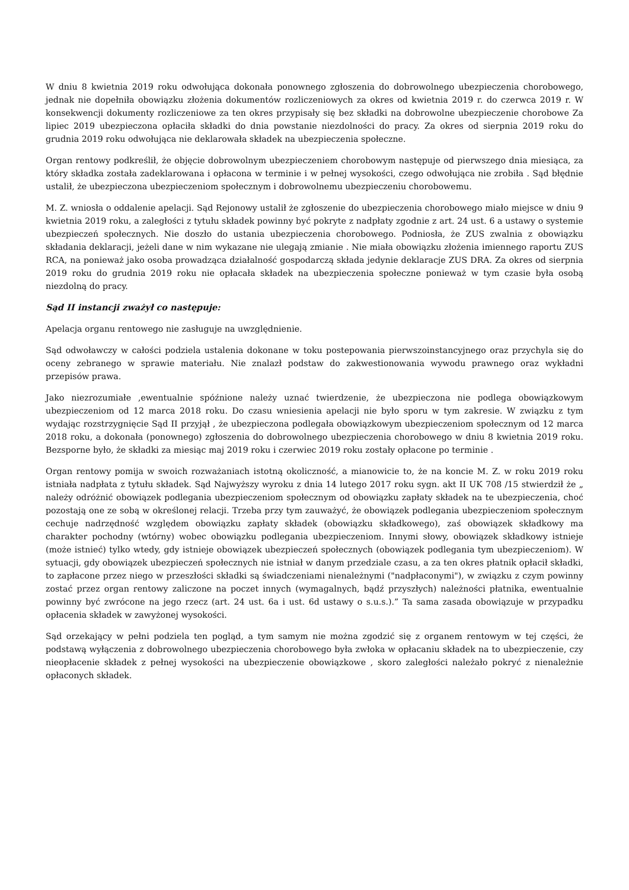W dniu 8 kwietnia 2019 roku odwołująca dokonała ponownego zgłoszenia do dobrowolnego ubezpieczenia chorobowego, jednak nie dopełniła obowiązku złożenia dokumentów rozliczeniowych za okres od kwietnia 2019 r. do czerwca 2019 r. W konsekwencji dokumenty rozliczeniowe za ten okres przypisały się bez składki na dobrowolne ubezpieczenie chorobowe Za lipiec 2019 ubezpieczona opłaciła składki do dnia powstanie niezdolności do pracy. Za okres od sierpnia 2019 roku do grudnia 2019 roku odwołująca nie deklarowała składek na ubezpieczenia społeczne.
Organ rentowy podkreślił, że objęcie dobrowolnym ubezpieczeniem chorobowym następuje od pierwszego dnia miesiąca, za który składka została zadeklarowana i opłacona w terminie i w pełnej wysokości, czego odwołująca nie zrobiła . Sąd błędnie ustalił, że ubezpieczona ubezpieczeniom społecznym i dobrowolnemu ubezpieczeniu chorobowemu.
M. Z. wniosła o oddalenie apelacji. Sąd Rejonowy ustalił że zgłoszenie do ubezpieczenia chorobowego miało miejsce w dniu 9 kwietnia 2019 roku, a zaległości z tytułu składek powinny być pokryte z nadpłaty zgodnie z art. 24 ust. 6 a ustawy o systemie ubezpieczeń społecznych. Nie doszło do ustania ubezpieczenia chorobowego. Podniosła, że ZUS zwalnia z obowiązku składania deklaracji, jeżeli dane w nim wykazane nie ulegają zmianie . Nie miała obowiązku złożenia imiennego raportu ZUS RCA, na ponieważ jako osoba prowadząca działalność gospodarczą składa jedynie deklaracje ZUS DRA. Za okres od sierpnia 2019 roku do grudnia 2019 roku nie opłacała składek na ubezpieczenia społeczne ponieważ w tym czasie była osobą niezdolną do pracy.
Sąd II instancji zważył co następuje:
Apelacja organu rentowego nie zasługuje na uwzględnienie.
Sąd odwoławczy w całości podziela ustalenia dokonane w toku postepowania pierwszoinstancyjnego oraz przychyla się do oceny zebranego w sprawie materiału. Nie znalazł podstaw do zakwestionowania wywodu prawnego oraz wykładni przepisów prawa.
Jako niezrozumiałe ,ewentualnie spóźnione należy uznać twierdzenie, że ubezpieczona nie podlega obowiązkowym ubezpieczeniom od 12 marca 2018 roku. Do czasu wniesienia apelacji nie było sporu w tym zakresie. W związku z tym wydając rozstrzygnięcie Sąd II przyjął , że ubezpieczona podlegała obowiązkowym ubezpieczeniom społecznym od 12 marca 2018 roku, a dokonała (ponownego) zgłoszenia do dobrowolnego ubezpieczenia chorobowego w dniu 8 kwietnia 2019 roku. Bezsporne było, że składki za miesiąc maj 2019 roku i czerwiec 2019 roku zostały opłacone po terminie .
Organ rentowy pomija w swoich rozważaniach istotną okoliczność, a mianowicie to, że na koncie M. Z. w roku 2019 roku istniała nadpłata z tytułu składek. Sąd Najwyższy wyroku z dnia 14 lutego 2017 roku sygn. akt II UK 708 /15 stwierdził że „ należy odróżnić obowiązek podlegania ubezpieczeniom społecznym od obowiązku zapłaty składek na te ubezpieczenia, choć pozostają one ze sobą w określonej relacji. Trzeba przy tym zauważyć, że obowiązek podlegania ubezpieczeniom społecznym cechuje nadrzędność względem obowiązku zapłaty składek (obowiązku składkowego), zaś obowiązek składkowy ma charakter pochodny (wtórny) wobec obowiązku podlegania ubezpieczeniom. Innymi słowy, obowiązek składkowy istnieje (może istnieć) tylko wtedy, gdy istnieje obowiązek ubezpieczeń społecznych (obowiązek podlegania tym ubezpieczeniom). W sytuacji, gdy obowiązek ubezpieczeń społecznych nie istniał w danym przedziale czasu, a za ten okres płatnik opłacił składki, to zapłacone przez niego w przeszłości składki są świadczeniami nienależnymi ("nadpłaconymi"), w związku z czym powinny zostać przez organ rentowy zaliczone na poczet innych (wymagalnych, bądź przyszłych) należności płatnika, ewentualnie powinny być zwrócone na jego rzecz (art. 24 ust. 6a i ust. 6d ustawy o s.u.s.).” Ta sama zasada obowiązuje w przypadku opłacenia składek w zawyżonej wysokości.
Sąd orzekający w pełni podziela ten pogląd, a tym samym nie można zgodzić się z organem rentowym w tej części, że podstawą wyłączenia z dobrowolnego ubezpieczenia chorobowego była zwłoka w opłacaniu składek na to ubezpieczenie, czy nieopłacenie składek z pełnej wysokości na ubezpieczenie obowiązkowe , skoro zaległości należało pokryć z nienależnie opłaconych składek.